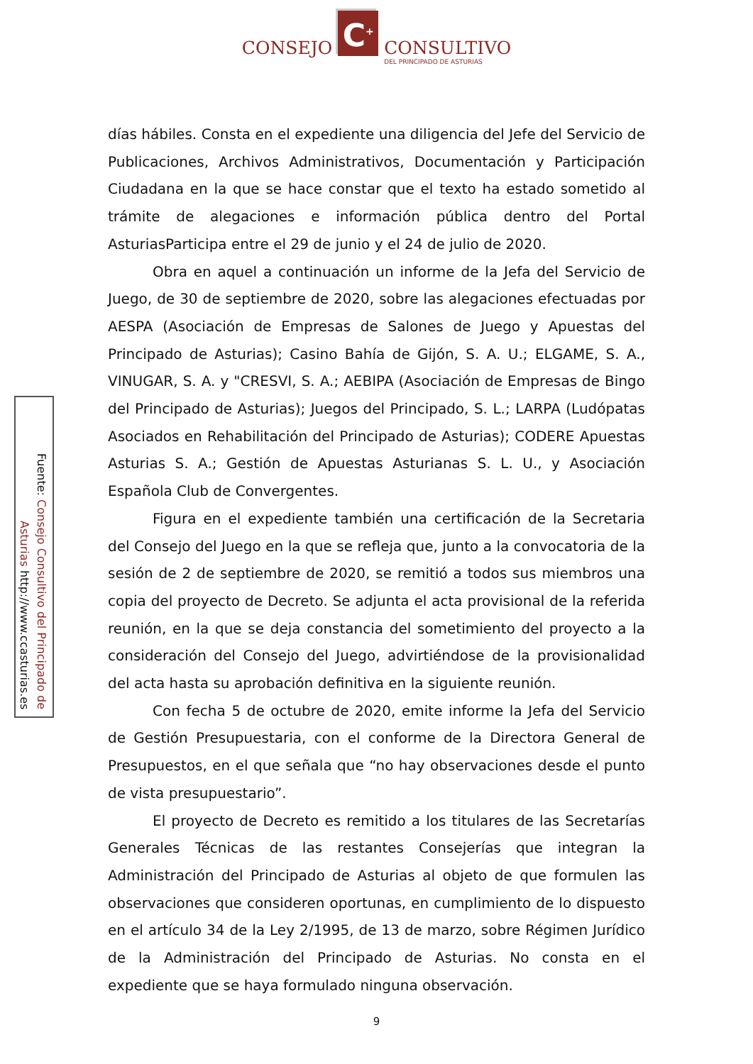CONSEJO
C<sup>+</sup>
CONSULTIVO
DEL PRINCIPADO DE ASTURIAS
Fuente: Consejo Consultivo del Principado de Asturias http://www.ccasturias.es
días hábiles. Consta en el expediente una diligencia del Jefe del Servicio de Publicaciones, Archivos Administrativos, Documentación y Participación Ciudadana en la que se hace constar que el texto ha estado sometido al trámite de alegaciones e información pública dentro del Portal AsturiasParticipa entre el 29 de junio y el 24 de julio de 2020.
Obra en aquel a continuación un informe de la Jefa del Servicio de Juego, de 30 de septiembre de 2020, sobre las alegaciones efectuadas por AESPA (Asociación de Empresas de Salones de Juego y Apuestas del Principado de Asturias); Casino Bahía de Gijón, S. A. U.; ELGAME, S. A., VINUGAR, S. A. y "CRESVI, S. A.; AEBIPA (Asociación de Empresas de Bingo del Principado de Asturias); Juegos del Principado, S. L.; LARPA (Ludópatas Asociados en Rehabilitación del Principado de Asturias); CODERE Apuestas Asturias S. A.; Gestión de Apuestas Asturianas S. L. U., y Asociación Española Club de Convergentes.
Figura en el expediente también una certificación de la Secretaria del Consejo del Juego en la que se refleja que, junto a la convocatoria de la sesión de 2 de septiembre de 2020, se remitió a todos sus miembros una copia del proyecto de Decreto. Se adjunta el acta provisional de la referida reunión, en la que se deja constancia del sometimiento del proyecto a la consideración del Consejo del Juego, advirtiéndose de la provisionalidad del acta hasta su aprobación definitiva en la siguiente reunión.
Con fecha 5 de octubre de 2020, emite informe la Jefa del Servicio de Gestión Presupuestaria, con el conforme de la Directora General de Presupuestos, en el que señala que “no hay observaciones desde el punto de vista presupuestario”.
El proyecto de Decreto es remitido a los titulares de las Secretarías Generales Técnicas de las restantes Consejerías que integran la Administración del Principado de Asturias al objeto de que formulen las observaciones que consideren oportunas, en cumplimiento de lo dispuesto en el artículo 34 de la Ley 2/1995, de 13 de marzo, sobre Régimen Jurídico de la Administración del Principado de Asturias. No consta en el expediente que se haya formulado ninguna observación.
9